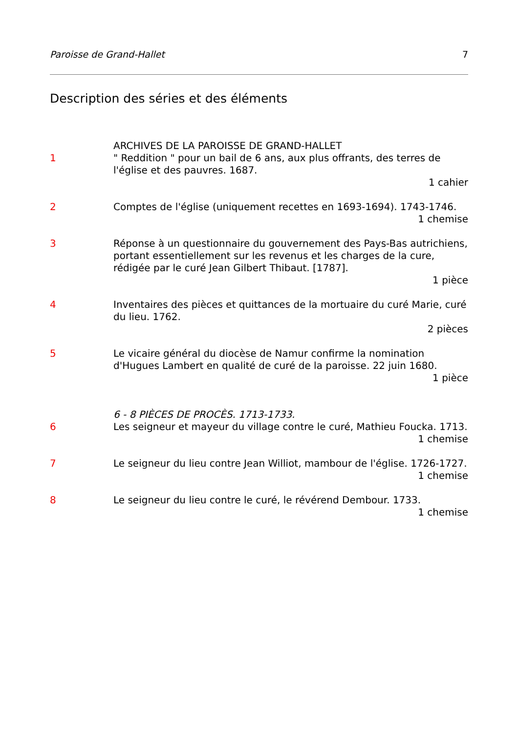Paroisse de Grand-Hallet 7
Description des séries et des éléments
ARCHIVES DE LA PAROISSE DE GRAND-HALLET
1 " Reddition " pour un bail de 6 ans, aux plus offrants, des terres de l'église et des pauvres. 1687.
1 cahier
2 Comptes de l'église (uniquement recettes en 1693-1694). 1743-1746.
1 chemise
3 Réponse à un questionnaire du gouvernement des Pays-Bas autrichiens, portant essentiellement sur les revenus et les charges de la cure, rédigée par le curé Jean Gilbert Thibaut. [1787].
1 pièce
4 Inventaires des pièces et quittances de la mortuaire du curé Marie, curé du lieu. 1762.
2 pièces
5 Le vicaire général du diocèse de Namur confirme la nomination d'Hugues Lambert en qualité de curé de la paroisse. 22 juin 1680.
1 pièce
6 - 8 PIÈCES DE PROCÈS. 1713-1733.
6 Les seigneur et mayeur du village contre le curé, Mathieu Foucka. 1713.
1 chemise
7 Le seigneur du lieu contre Jean Williot, mambour de l'église. 1726-1727.
1 chemise
8 Le seigneur du lieu contre le curé, le révérend Dembour. 1733.
1 chemise